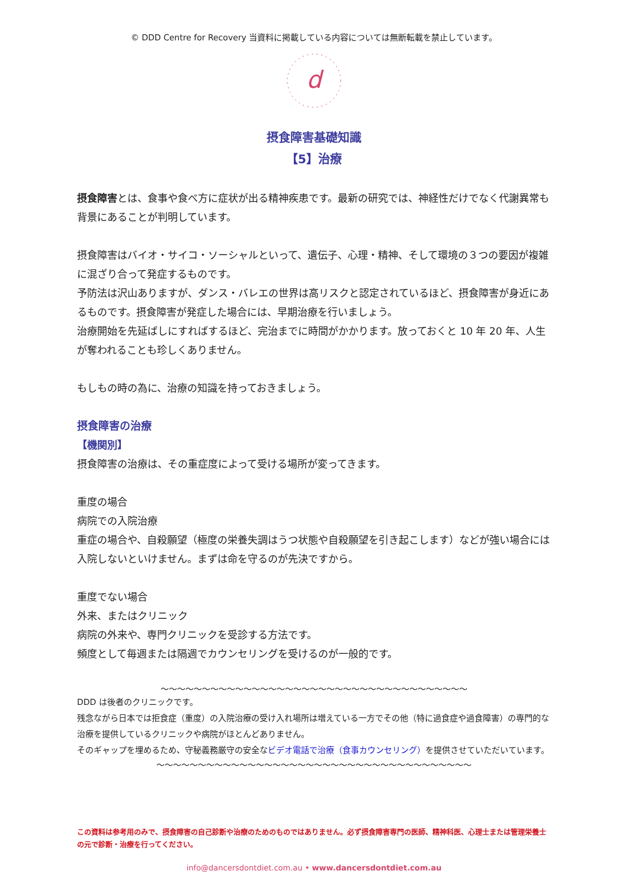© DDD Centre for Recovery 当資料に掲載している内容については無断転載を禁止しています。
d
摂食障害基礎知識
【5】治療
摂食障害とは、食事や食べ方に症状が出る精神疾患です。最新の研究では、神経性だけでなく代謝異常も背景にあることが判明しています。
摂食障害はバイオ・サイコ・ソーシャルといって、遺伝子、心理・精神、そして環境の３つの要因が複雑に混ざり合って発症するものです。
予防法は沢山ありますが、ダンス・バレエの世界は高リスクと認定されているほど、摂食障害が身近にあるものです。摂食障害が発症した場合には、早期治療を行いましょう。
治療開始を先延ばしにすればするほど、完治までに時間がかかります。放っておくと 10 年 20 年、人生が奪われることも珍しくありません。
もしもの時の為に、治療の知識を持っておきましょう。
摂食障害の治療
【機関別】
摂食障害の治療は、その重症度によって受ける場所が変ってきます。
重度の場合
病院での入院治療
重症の場合や、自殺願望（極度の栄養失調はうつ状態や自殺願望を引き起こします）などが強い場合には入院しないといけません。まずは命を守るのが先決ですから。
重度でない場合
外来、またはクリニック
病院の外来や、専門クリニックを受診する方法です。
頻度として毎週または隔週でカウンセリングを受けるのが一般的です。
～～～～～～～～～～～～～～～～～～～～～～～～～～～～～～～～～～～～～
DDD は後者のクリニックです。
残念ながら日本では拒食症（重度）の入院治療の受け入れ場所は増えている一方でその他（特に過食症や過食障害）の専門的な治療を提供しているクリニックや病院がほとんどありません。
そのギャップを埋めるため、守秘義務厳守の安全なビデオ電話で治療（食事カウンセリング）を提供させていただいています。
～～～～～～～～～～～～～～～～～～～～～～～～～～～～～～～～～～～～～～
この資料は参考用のみで、摂食障害の自己診断や治療のためのものではありません。必ず摂食障害専門の医師、精神科医、心理士または管理栄養士の元で診断・治療を行ってください。
info@dancersdontdiet.com.au • www.dancersdontdiet.com.au